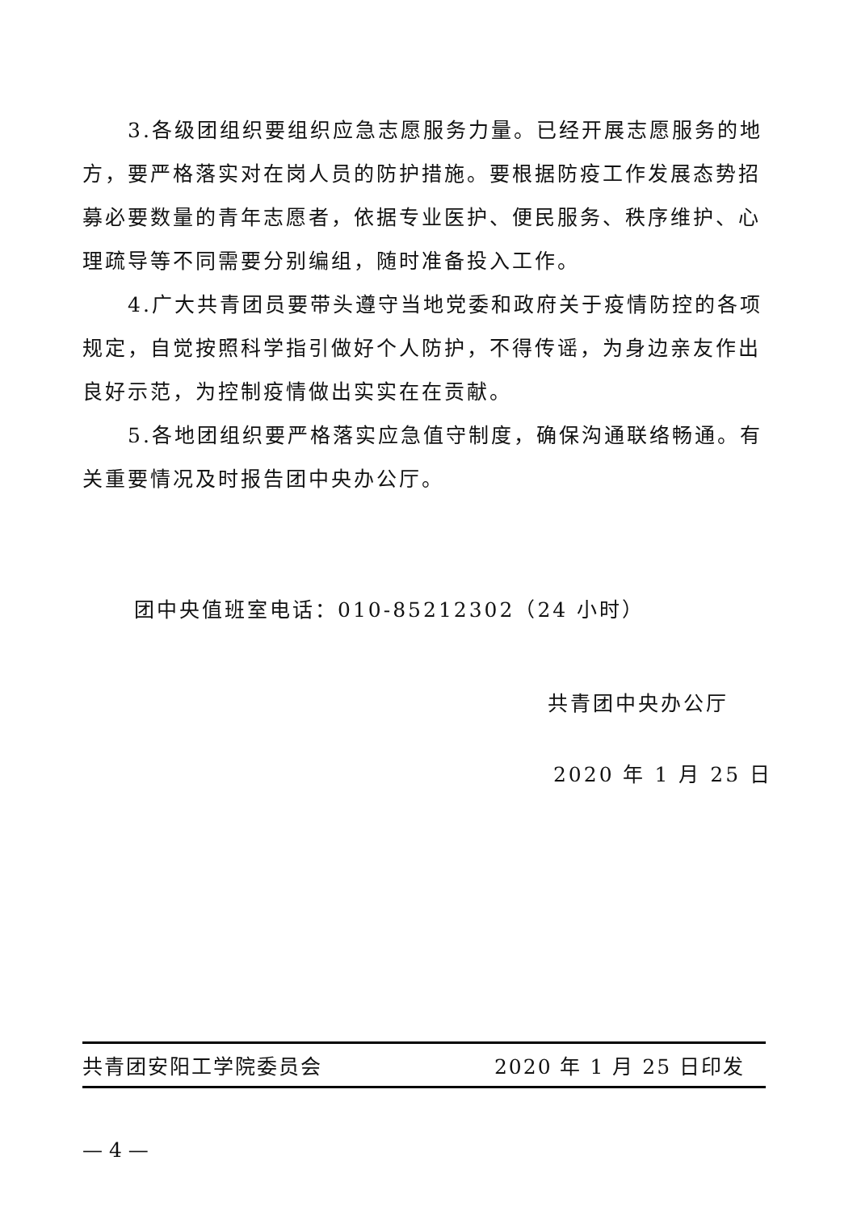3.各级团组织要组织应急志愿服务力量。已经开展志愿服务的地方，要严格落实对在岗人员的防护措施。要根据防疫工作发展态势招募必要数量的青年志愿者，依据专业医护、便民服务、秩序维护、心理疏导等不同需要分别编组，随时准备投入工作。
4.广大共青团员要带头遵守当地党委和政府关于疫情防控的各项规定，自觉按照科学指引做好个人防护，不得传谣，为身边亲友作出良好示范，为控制疫情做出实实在在贡献。
5.各地团组织要严格落实应急值守制度，确保沟通联络畅通。有关重要情况及时报告团中央办公厅。
团中央值班室电话：010-85212302（24 小时）
共青团中央办公厅
2020 年 1 月 25 日
共青团安阳工学院委员会 2020 年 1 月 25 日印发
— 4 —